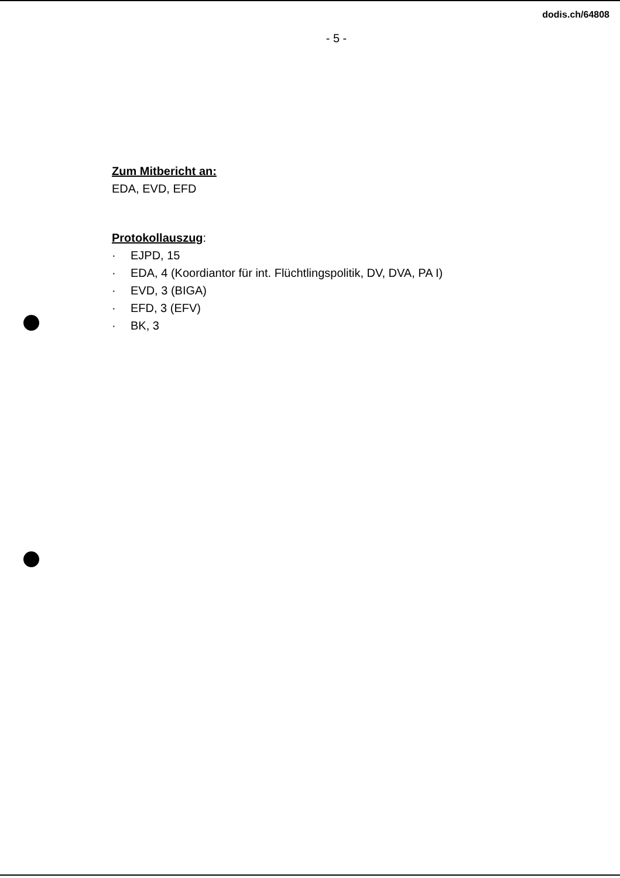dodis.ch/64808
- 5 -
Zum Mitbericht an:
EDA, EVD, EFD
Protokollauszug:
· EJPD, 15
· EDA, 4 (Koordiantor für int. Flüchtlingspolitik, DV, DVA, PA I)
· EVD, 3 (BIGA)
· EFD, 3 (EFV)
· BK, 3